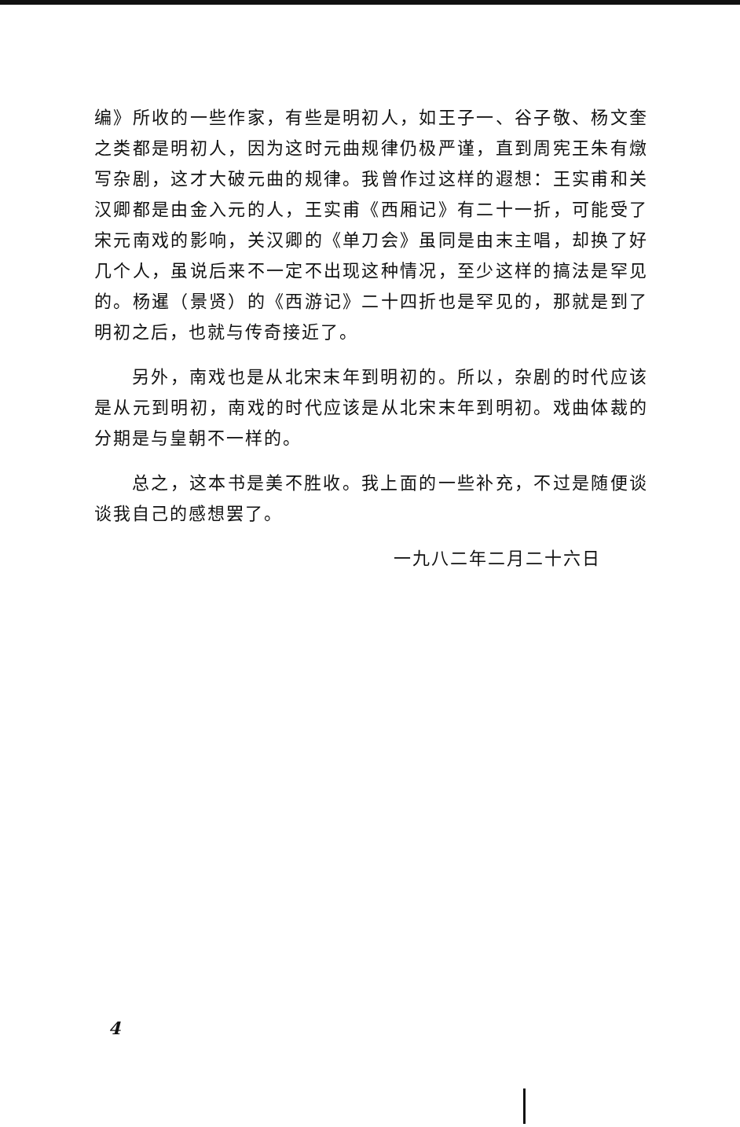编》所收的一些作家，有些是明初人，如王子一、谷子敬、杨文奎之类都是明初人，因为这时元曲规律仍极严谨，直到周宪王朱有燉写杂剧，这才大破元曲的规律。我曾作过这样的遐想：王实甫和关汉卿都是由金入元的人，王实甫《西厢记》有二十一折，可能受了宋元南戏的影响，关汉卿的《单刀会》虽同是由末主唱，却换了好几个人，虽说后来不一定不出现这种情况，至少这样的搞法是罕见的。杨暹（景贤）的《西游记》二十四折也是罕见的，那就是到了明初之后，也就与传奇接近了。
另外，南戏也是从北宋末年到明初的。所以，杂剧的时代应该是从元到明初，南戏的时代应该是从北宋末年到明初。戏曲体裁的分期是与皇朝不一样的。
总之，这本书是美不胜收。我上面的一些补充，不过是随便谈谈我自己的感想罢了。
一九八二年二月二十六日
4